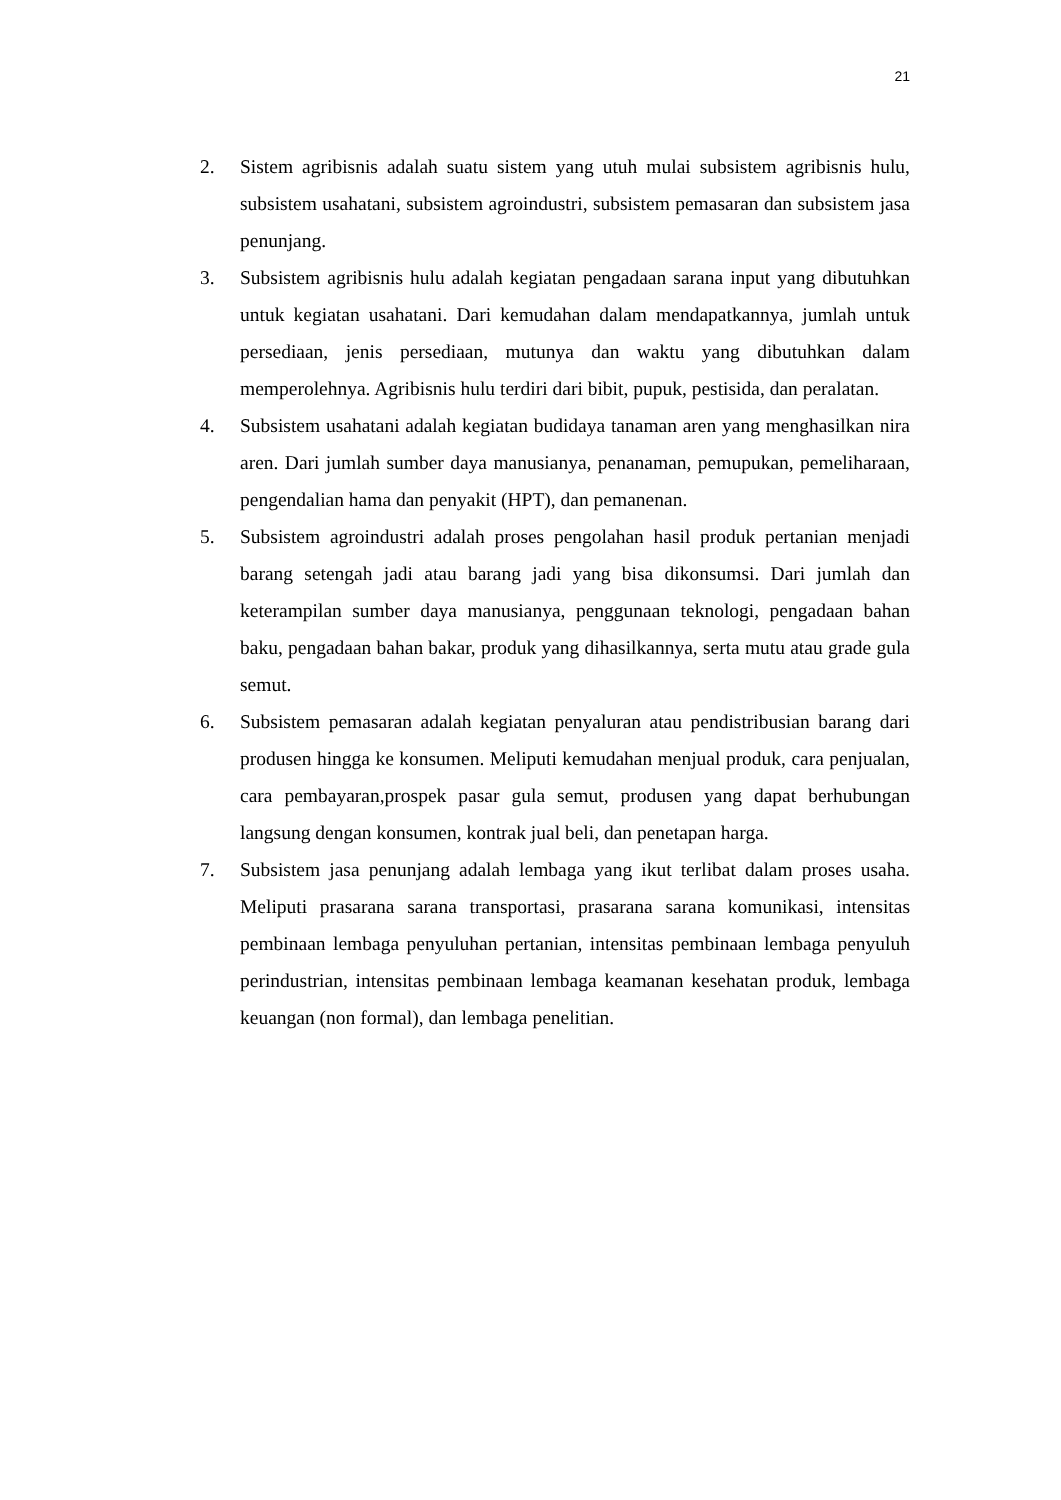21
2. Sistem agribisnis adalah suatu sistem yang utuh mulai subsistem agribisnis hulu, subsistem usahatani, subsistem agroindustri, subsistem pemasaran dan subsistem jasa penunjang.
3. Subsistem agribisnis hulu adalah kegiatan pengadaan sarana input yang dibutuhkan untuk kegiatan usahatani. Dari kemudahan dalam mendapatkannya, jumlah untuk persediaan, jenis persediaan, mutunya dan waktu yang dibutuhkan dalam memperolehnya. Agribisnis hulu terdiri dari bibit, pupuk, pestisida, dan peralatan.
4. Subsistem usahatani adalah kegiatan budidaya tanaman aren yang menghasilkan nira aren. Dari jumlah sumber daya manusianya, penanaman, pemupukan, pemeliharaan, pengendalian hama dan penyakit (HPT), dan pemanenan.
5. Subsistem agroindustri adalah proses pengolahan hasil produk pertanian menjadi barang setengah jadi atau barang jadi yang bisa dikonsumsi. Dari jumlah dan keterampilan sumber daya manusianya, penggunaan teknologi, pengadaan bahan baku, pengadaan bahan bakar, produk yang dihasilkannya, serta mutu atau grade gula semut.
6. Subsistem pemasaran adalah kegiatan penyaluran atau pendistribusian barang dari produsen hingga ke konsumen. Meliputi kemudahan menjual produk, cara penjualan, cara pembayaran,prospek pasar gula semut, produsen yang dapat berhubungan langsung dengan konsumen, kontrak jual beli, dan penetapan harga.
7. Subsistem jasa penunjang adalah lembaga yang ikut terlibat dalam proses usaha. Meliputi prasarana sarana transportasi, prasarana sarana komunikasi, intensitas pembinaan lembaga penyuluhan pertanian, intensitas pembinaan lembaga penyuluh perindustrian, intensitas pembinaan lembaga keamanan kesehatan produk, lembaga keuangan (non formal), dan lembaga penelitian.